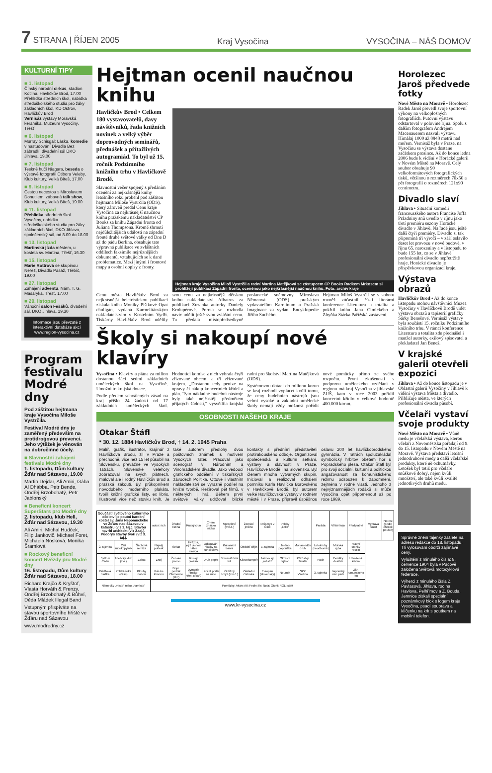7 STRANA | ŘÍJEN 2005 Kraj Vysočina VYSOČINA – NÁŠ DOMOV
KULTURNÍ TIPY
■ 1. listopad
Čínský národní cirkus, stadion Kotlina, Havlíčkův Brod, 17.00
Přehlídka středních škol, nabídka středoškolského studia pro žáky základních škol, KD Ostrov, Havlíčkův Brod
Vernisáž výstavy Moravská keramika, Muzeum Vysočiny, Třešť
■ 6. listopad
Murray Schisgal: Láska, komedie v nastudování Divadla Bez zábradlí, divadelní sál DKO Jihlava, 19.00
■ 7. listopad
Teskně hučí Niagara, beseda o výstavě fotografií Ctibora Veleby, Klub kultury, Velká Bíteš, 17.00
■ 9. listopad
Cestou necestou s Miroslavem Donutilem, zábavná talk show, Klub kultury, Velká Bíteš, 19.00
■ 11. listopad
Přehlídka středních škol Vysočiny, nabídka středoškolského studia pro žáky základních škol, DKO Jihlava, společenský sál, od 8.00 do 18.00
■ 13. listopad
Martinská jízda městem, u kostela sv. Martina, Třešť, 16.30
■ 15. listopad
Marie Rottrová se skupinou Neřež, Divadlo Pasáž, Třebíč, 19.00
■ 27. listopad
Zahájení adventu, Nám. T. G. Masaryka, Třešť, 17.00
■ 29. listopad
Vánoční salon Fešáků, divadelní sál, DKO Jihlava, 19.30
Informace jsou převzaté z interaktivní databáze akcí www.region-vysocina.cz
Program festivalu Modré dny
Pod záštitou hejtmana kraje Vysočina Miloše Vystrčila.
Festival Modré dny je zaměřený především na protidrogovou prevenci. Jeho výtěžek je věnován na dobročinné účely.
■ Slavnostní zahájení festivalu Modré dny
1. listopadu, Dům kultury Žďár nad Sázavou, 19.00
Martin Dejdar, Ali Amiri, Gába Al Dhábba, Petr Bende, Ondřej Brzobohatý, Petr Jablonský
■ Beneficní koncert SuperStars pro Modré dny
2. listopadu, klub Hell, Žďár nad Sázavou, 19.30
Ali Amiri, Michal Hudček, Filip Jankovič, Michael Foret, Michaela Nosková, Monika Šramlová
■ Rockový beneficní koncert Hvězdy pro Modré dny
16. listopadu, Dům kultury Žďár nad Sázavou, 18.00
Richard Krajčo & Kryštof, Vlasta Horváth & Frenzy, Ondřej Brzobohatý & Bůhví, Děda Mládek Illegal Band
Vstupným přispíváte na stavbu sportovního hřiště ve Žďáru nad Sázavou
www.modredny.cz
Hejtman ocenil naučnou knihu
Havlíčkův Brod • Celkem 180 vystavovatelů, davy návštěvníků, řada knižních novinek a velký výběr doprovodných seminářů, přednášek a přítažlivých autogramiád. To byl už 15. ročník Podzimního knižního trhu v Havlíčkově Brodě.
Slavnostní večer spojený s předáním ocenění za nejkrásnější knihy letošního roku proběhl pod záštitou hejtmana Miloše Vystrčila (ODS), který zároveň předal Cenu kraje Vysočina za nejkrásnější naučnou knihu pražskému nakladatelství CP Books za knihu Západní fronta od Juliana Thompsona. Kromě shrnutí nejdůležitějších událostí na západní frontě druhé světové války od Dne D až do pádu Berlína, obsahuje tato výpravná publikace ve zvláštních oddílech faksimile nejrůznějších dokumentů, vztahujících se k dané problematice. Mezi jinými i frontové mapy a osobní dopisy z fronty.
Hejtman kraje Vysočina Miloš Vystrčil a radní Martina Matějková se zástupcem CP Books Radkem Mrkosem si prohlížejí publikaci Západní fronta, oceněnou jako nejkrásnější naučnou knihu. Foto: archiv kraje
Cenu města Havlíčkův Brod za nejkrásnější beletristickou publikaci získala kniha Moniky Plšíkové Opat chuligán, vydaná Karmelitánským nakladatelstvím v Kostelním Vydří. Tiskárny Havlíčkův Brod udělily svou cenu za nejkrásnější dětskou knihu nakladatelství Albatros za publikaci Zuzanka autorky Daniely Krolupérové. Porota se rozhodla navíc udělit ještě svou zvláštní cenu. Tu předala místopředsedkyně poslanecké sněmovny Miroslava Němcová (ODS) pražským vydavatelům Karolinum a Pražská imaginace za vydání Encyklopedie Jiřího Suchého.
Hejtman Miloš Vystrčil se v sobotu rovněž zúčastnil části literární konference Literatura a totalita a pokřtil knihu Jana Cimického a Zbyňka Stárka Pařížská zastavení.
Školy si nakoupí nové klavíry
Vysočina • Klavíry a piána za milion dostanou žáci sedmi základních uměleckých škol na Vysočině. Umožní to krajská dotace.
Podle předem schválených zásad na kraj přišlo 24 žádostí od 17 základních uměleckých škol. Hodnotící komise z nich vybrala čtyři zřizované obcemi a tři zřizované krajem. „Dostanou tedy peníze na opravy či nákup koncertních křídel a pián. Tyto nákladné hudební nástroje byly také nejčastěji předmětem přijatých žádostí,“ vysvětlila krajská radní pro školství Martina Matějková (ODS).
Systémovou dotaci do milionu korun se kraj rozhodl vyplácet kvůli tomu, že ceny hudebních nástrojů jsou velmi vysoké a základní umělecké školy nemají vždy možnost pořídit nové pomůcky přímo ze svého rozpočtu. První zkušenosti s podporou uměleckého vzdělání v regionu má kraj Vysočina v jihlavské ZUŠ, kam v roce 2003 pořídil koncertní křídlo v celkové hodnotě 400.000 korun.
OSOBNOSTI NAŠEHO KRAJE
Otakar Štáfl
* 30. 12. 1884 Havlíčkův Brod, † 14. 2. 1945 Praha
Malíř, grafik, ilustrátor, krajinář z Havlíčkova Brodu, žil v Praze a přechodně, více než 15 let působil na Slovensku, převážně ve Vysokých Tatrách. Slovenské velehory zobrazoval na svých plátnech, maloval ale i rodný Havlíčkův Brod a pražská zákoutí. Byl průkopníkem novodobého moderního plakátu, tvořil knižní grafické listy, ex libris. Ilustroval více než stovku knih. Je také autorem předlohy dvou poštovních známek s motivem Vysokých Tater. Pracoval jako scénograf v Národním a Vinohradském divadle. Jako vedoucí grafického oddělení v tiskařských závodech Politika, Ottově i vlastním nakladatelství se výrazně podílel na knižní tvorbě. Režíroval pět filmů, v některých i hrál. Během první světové války udržoval blízké kontakty s předními představiteli protirakouského odboje. Organizoval společenská a kulturní setkání, výstavy a slavnosti v Praze, Havlíčkově Brodě i na Slovensku. Byl členem mnoha výtvarných skupin. Inicioval a realizoval odhalení pomníku Karla Havlíčka Borovského v Havlíčkově Brodě, byl autorem velké Havlíčkovské výstavy v rodném městě i v Praze, připravil úspěšnou oslavu 200 let havlíčkobrodského gymnázia. V Tatrách spoluzakládal symbolický hřbitov obětem hor u Popradského plesa. Otakar Štáfl byl pro svoji sociální, kulturní a politickou angažovanost za komunistického režimu odsouzen k zapomnění, zejména v rodné vlasti. Jednoho z nejvýznamnějších rodáků si může Vysočina opět připomenout až po roce 1989.
| Součástí světového kulturního dědictví je poutní barokní kostel sv. Jana Nepomuckého ve Žďáru nad Sázavou v katastru (viz 1. taj.). Stavbu navrhl architekt (viz 2.taj.). Půdorys stavby tvoří (viz 3. taj.). | | | autor: rich | Úřední listina | Ruský člun | Chem. značka niobu | Spropitné (mn.č.) | Ženské jméno | Průsmyk v Číně | Polsky „kolik“ | | Paráda | Vlhké háje | Předplatné | Výprava poušť | Nerost (podle chilské pouště) |
| 2. tajenka | Cizí sudokopytník | Šachová remíza | Najatý potlesk | Sekat | Hvězda, jejíž jasnost náhle stoupá | Odsouvání hlásky na konci slova | Kabaretní barva | Období dějin | 1. tajenka | Jméno papouška | Mohamedův druh | Letokruhy (neodborně) | Mořská ryba | Hlavní stonky rostlin | | |
| Sídlo v Čadu | Atletický klub (zkr.) | Zobat | Znoj | Ženské jméno | Ruský prozaik | Druh pepře | Shromáždění lidí | Kilovoltampér | Německy „město“ | Okresní výbor | Přírůstky farářů | Hadr | Desítky desítek | Uzavřená křivka | | |
| Bridžová hláška | Polská řeka (Olše) | Klouby nohou | Pás ke kimonu | Dopr. podnik Olomouce (zkr.) | Dynastie římsko-něm. císařů | Počet prstů na ruce | Obtížný hmyz (mn.č.) | Základní číslovka | Evropan (slovensky) | Neumět | SPZ Vsetína | 3. tajenka | Japonský nár. park | Zkr. rumunského leu | | |
| Německy „místo“ nebo „namísto“ | | | Pomůcky: Akan; Ati; Fedin; ile; Nola; Otoni; ROL; statt | | | | | | | | | | | | | |
www.kr-vysocina.cz
Horolezec Jaroš předvede fotky
Nové Město na Moravě • Horolezec Radek Jaroš převedl svoje sportovní výkony na velkoplošných fotografiích. Putovní výstavu odstartoval v polovině října. Spolu s dalším fotografem Andrejem Macenauerem nazvali výstavu Himálaj 1000 až 8848 metrů nad mořem. Vernisáž byla v Praze, na Vysočinu se výstava dostane začátkem prosince. Až do konce ledna 2006 bude k vidění v Horácké galerii v Novém Městě na Moravě. Celý soubor obsahuje 90 velkoformátových fotografických tisků, většinou o rozměrech 70x50 a pět fotografií o rozměrech 121x90 centimetru.
Divadlo slaví
Jihlava • Situační komedii francouzského autora Francise Joffa Prázdniny snů uvedlo v říjnu jako třetí premiéru sezony Horácké divadlo v Jihlavě. Na řadě jsou ještě další čtyři premiéry. Divadlo si tak připomíná tři výročí – v září oslavilo deset let provozu v nové budově, v říjnu 65. narozeniny a v listopadu to bude 155 let, co se v Jihlavě profesionální divadlo nepřetržitě hraje. Horácké divadlo je příspěvkovou organizací kraje.
Výstava obrazů
Havlíčkův Brod • Až do konce listopadu mohou návštěvníci Muzea Vysočiny v Havlíčkově Brodě vidět výstavu obrazů a tapiserií grafičky Šárky Benešové. Vernisáž výstavy byla součástí 15. ročníku Podzimního knižního trhu. V rámci konference Literatura a totalita zde přednášel i manžel autorky, exilový spisovatel a překladatel Jan Beneš.
V krajské galerii otevřeli expozici
Jihlava • Až do konce listopadu je v Oblastní galerii Vysočiny v Jihlavě k vidění výstava Města a divadlo. Přibližuje města, ve kterých profesionální divadla působí.
Včelaři vystaví svoje produkty
Nové Město na Moravě • Vůně medu je včelařská výstava, kterou včelaři z Novoměstska pořádají od 9. do 15. listopadu v Novém Městě na Moravě. Výstava představí letošní jednodruhové medy a další včelařské produkty, které ně ochutnávky. Letošek byl totiž pro včelaře snůškově dobrý, nejen kvůli množství, ale také kvůli kvalitě jednotlivých druhů medu.
Správné znění tajenky zašlete na adresu redakce do 18. listopadu. Tři vylosovaní obdrží zajímavé ceny.
Vyluštění z minulého čísla: 8. července 1904 byla v Pacově založena Světová motocyklová federace.
Výherci z minulého čísla Z. Pavlasová, Jihlava, rodina Havlova, Pelhřimov a Z. Bouda, Jemnice získali speciální poznámkový blok s logem kraje Vysočina, psací soupravu a klíčenku na krk s poutkem na mobilní telefon.